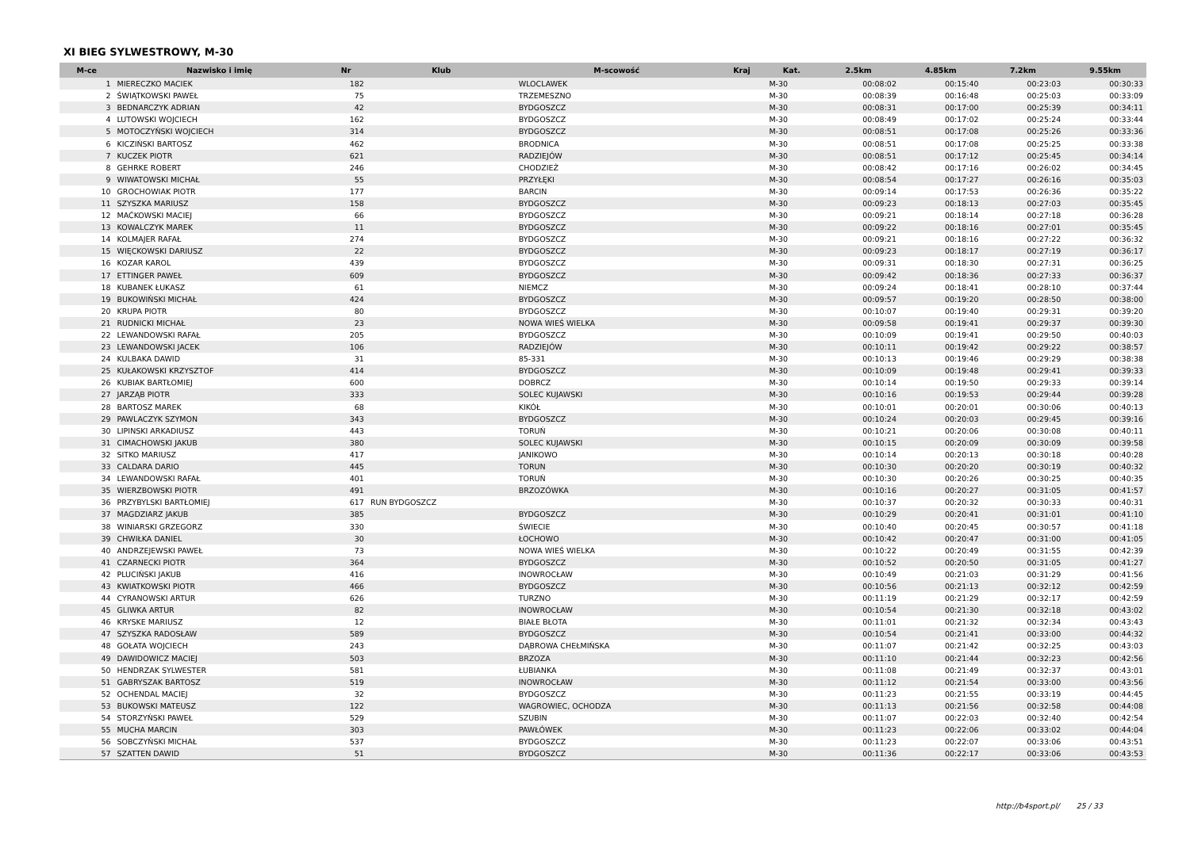XI BIEG SYLWESTROWY, M-30
| M-ce | Nazwisko i imię | Nr | Klub | M-scowość | Kraj | Kat. | 2.5km | 4.85km | 7.2km | 9.55km |
| --- | --- | --- | --- | --- | --- | --- | --- | --- | --- | --- |
| 1 | MIERECZKO MACIEK | 182 | | WLOCLAWEK | | M-30 | 00:08:02 | 00:15:40 | 00:23:03 | 00:30:33 |
| 2 | ŚWIĄTKOWSKI PAWEŁ | 75 | | TRZEMESZNO | | M-30 | 00:08:39 | 00:16:48 | 00:25:03 | 00:33:09 |
| 3 | BEDNARCZYK ADRIAN | 42 | | BYDGOSZCZ | | M-30 | 00:08:31 | 00:17:00 | 00:25:39 | 00:34:11 |
| 4 | LUTOWSKI WOJCIECH | 162 | | BYDGOSZCZ | | M-30 | 00:08:49 | 00:17:02 | 00:25:24 | 00:33:44 |
| 5 | MOTOCZYŃSKI WOJCIECH | 314 | | BYDGOSZCZ | | M-30 | 00:08:51 | 00:17:08 | 00:25:26 | 00:33:36 |
| 6 | KICZIŃSKI BARTOSZ | 462 | | BRODNICA | | M-30 | 00:08:51 | 00:17:08 | 00:25:25 | 00:33:38 |
| 7 | KUCZEK PIOTR | 621 | | RADZIEJÓW | | M-30 | 00:08:51 | 00:17:12 | 00:25:45 | 00:34:14 |
| 8 | GEHRKE ROBERT | 246 | | CHODZIEŻ | | M-30 | 00:08:42 | 00:17:16 | 00:26:02 | 00:34:45 |
| 9 | WIWATOWSKI MICHAŁ | 55 | | PRZYŁĘKI | | M-30 | 00:08:54 | 00:17:27 | 00:26:16 | 00:35:03 |
| 10 | GROCHOWIAK PIOTR | 177 | | BARCIN | | M-30 | 00:09:14 | 00:17:53 | 00:26:36 | 00:35:22 |
| 11 | SZYSZKA MARIUSZ | 158 | | BYDGOSZCZ | | M-30 | 00:09:23 | 00:18:13 | 00:27:03 | 00:35:45 |
| 12 | MAĆKOWSKI MACIEJ | 66 | | BYDGOSZCZ | | M-30 | 00:09:21 | 00:18:14 | 00:27:18 | 00:36:28 |
| 13 | KOWALCZYK MAREK | 11 | | BYDGOSZCZ | | M-30 | 00:09:22 | 00:18:16 | 00:27:01 | 00:35:45 |
| 14 | KOLMAJER RAFAŁ | 274 | | BYDGOSZCZ | | M-30 | 00:09:21 | 00:18:16 | 00:27:22 | 00:36:32 |
| 15 | WIĘCKOWSKI DARIUSZ | 22 | | BYDGOSZCZ | | M-30 | 00:09:23 | 00:18:17 | 00:27:19 | 00:36:17 |
| 16 | KOZAR KAROL | 439 | | BYDGOSZCZ | | M-30 | 00:09:31 | 00:18:30 | 00:27:31 | 00:36:25 |
| 17 | ETTINGER PAWEŁ | 609 | | BYDGOSZCZ | | M-30 | 00:09:42 | 00:18:36 | 00:27:33 | 00:36:37 |
| 18 | KUBANEK ŁUKASZ | 61 | | NIEMCZ | | M-30 | 00:09:24 | 00:18:41 | 00:28:10 | 00:37:44 |
| 19 | BUKOWIŃSKI MICHAŁ | 424 | | BYDGOSZCZ | | M-30 | 00:09:57 | 00:19:20 | 00:28:50 | 00:38:00 |
| 20 | KRUPA PIOTR | 80 | | BYDGOSZCZ | | M-30 | 00:10:07 | 00:19:40 | 00:29:31 | 00:39:20 |
| 21 | RUDNICKI MICHAŁ | 23 | | NOWA WIEŚ WIELKA | | M-30 | 00:09:58 | 00:19:41 | 00:29:37 | 00:39:30 |
| 22 | LEWANDOWSKI RAFAŁ | 205 | | BYDGOSZCZ | | M-30 | 00:10:09 | 00:19:41 | 00:29:50 | 00:40:03 |
| 23 | LEWANDOWSKI JACEK | 106 | | RADZIEJÓW | | M-30 | 00:10:11 | 00:19:42 | 00:29:22 | 00:38:57 |
| 24 | KULBAKA DAWID | 31 | | 85-331 | | M-30 | 00:10:13 | 00:19:46 | 00:29:29 | 00:38:38 |
| 25 | KUŁAKOWSKI KRZYSZTOF | 414 | | BYDGOSZCZ | | M-30 | 00:10:09 | 00:19:48 | 00:29:41 | 00:39:33 |
| 26 | KUBIAK BARTŁOMIEJ | 600 | | DOBRCZ | | M-30 | 00:10:14 | 00:19:50 | 00:29:33 | 00:39:14 |
| 27 | JARZĄB PIOTR | 333 | | SOLEC KUJAWSKI | | M-30 | 00:10:16 | 00:19:53 | 00:29:44 | 00:39:28 |
| 28 | BARTOSZ MAREK | 68 | | KIKÓŁ | | M-30 | 00:10:01 | 00:20:01 | 00:30:06 | 00:40:13 |
| 29 | PAWLACZYK SZYMON | 343 | | BYDGOSZCZ | | M-30 | 00:10:24 | 00:20:03 | 00:29:45 | 00:39:16 |
| 30 | LIPINSKI ARKADIUSZ | 443 | | TORUŃ | | M-30 | 00:10:21 | 00:20:06 | 00:30:08 | 00:40:11 |
| 31 | CIMACHOWSKI JAKUB | 380 | | SOLEC KUJAWSKI | | M-30 | 00:10:15 | 00:20:09 | 00:30:09 | 00:39:58 |
| 32 | SITKO MARIUSZ | 417 | | JANIKOWO | | M-30 | 00:10:14 | 00:20:13 | 00:30:18 | 00:40:28 |
| 33 | CALDARA DARIO | 445 | | TORUN | | M-30 | 00:10:30 | 00:20:20 | 00:30:19 | 00:40:32 |
| 34 | LEWANDOWSKI RAFAŁ | 401 | | TORUŃ | | M-30 | 00:10:30 | 00:20:26 | 00:30:25 | 00:40:35 |
| 35 | WIERZBOWSKI PIOTR | 491 | | BRZOZÓWKA | | M-30 | 00:10:16 | 00:20:27 | 00:31:05 | 00:41:57 |
| 36 | PRZYBYLSKI BARTŁOMIEJ | 617 | RUN BYDGOSZCZ | | | M-30 | 00:10:37 | 00:20:32 | 00:30:33 | 00:40:31 |
| 37 | MAGDZIARZ JAKUB | 385 | | BYDGOSZCZ | | M-30 | 00:10:29 | 00:20:41 | 00:31:01 | 00:41:10 |
| 38 | WINIARSKI GRZEGORZ | 330 | | ŚWIECIE | | M-30 | 00:10:40 | 00:20:45 | 00:30:57 | 00:41:18 |
| 39 | CHWIŁKA DANIEL | 30 | | ŁOCHOWO | | M-30 | 00:10:42 | 00:20:47 | 00:31:00 | 00:41:05 |
| 40 | ANDRZEJEWSKI PAWEŁ | 73 | | NOWA WIEŚ WIELKA | | M-30 | 00:10:22 | 00:20:49 | 00:31:55 | 00:42:39 |
| 41 | CZARNECKI PIOTR | 364 | | BYDGOSZCZ | | M-30 | 00:10:52 | 00:20:50 | 00:31:05 | 00:41:27 |
| 42 | PLUCIŃSKI JAKUB | 416 | | INOWROCŁAW | | M-30 | 00:10:49 | 00:21:03 | 00:31:29 | 00:41:56 |
| 43 | KWIATKOWSKI PIOTR | 466 | | BYDGOSZCZ | | M-30 | 00:10:56 | 00:21:13 | 00:32:12 | 00:42:59 |
| 44 | CYRANOWSKI ARTUR | 626 | | TURZNO | | M-30 | 00:11:19 | 00:21:29 | 00:32:17 | 00:42:59 |
| 45 | GLIWKA ARTUR | 82 | | INOWROCŁAW | | M-30 | 00:10:54 | 00:21:30 | 00:32:18 | 00:43:02 |
| 46 | KRYSKE MARIUSZ | 12 | | BIAŁE BŁOTA | | M-30 | 00:11:01 | 00:21:32 | 00:32:34 | 00:43:43 |
| 47 | SZYSZKA RADOSŁAW | 589 | | BYDGOSZCZ | | M-30 | 00:10:54 | 00:21:41 | 00:33:00 | 00:44:32 |
| 48 | GOŁATA WOJCIECH | 243 | | DĄBROWA CHEŁMIŃSKA | | M-30 | 00:11:07 | 00:21:42 | 00:32:25 | 00:43:03 |
| 49 | DAWIDOWICZ MACIEJ | 503 | | BRZOZA | | M-30 | 00:11:10 | 00:21:44 | 00:32:23 | 00:42:56 |
| 50 | HENDRZAK SYLWESTER | 581 | | ŁUBIANKA | | M-30 | 00:11:08 | 00:21:49 | 00:32:37 | 00:43:01 |
| 51 | GABRYSZAK BARTOSZ | 519 | | INOWROCŁAW | | M-30 | 00:11:12 | 00:21:54 | 00:33:00 | 00:43:56 |
| 52 | OCHENDAL MACIEJ | 32 | | BYDGOSZCZ | | M-30 | 00:11:23 | 00:21:55 | 00:33:19 | 00:44:45 |
| 53 | BUKOWSKI MATEUSZ | 122 | | WAGROWIEC, OCHODZA | | M-30 | 00:11:13 | 00:21:56 | 00:32:58 | 00:44:08 |
| 54 | STORZYŃSKI PAWEŁ | 529 | | SZUBIN | | M-30 | 00:11:07 | 00:22:03 | 00:32:40 | 00:42:54 |
| 55 | MUCHA MARCIN | 303 | | PAWŁÓWEK | | M-30 | 00:11:23 | 00:22:06 | 00:33:02 | 00:44:04 |
| 56 | SOBCZYŃSKI MICHAŁ | 537 | | BYDGOSZCZ | | M-30 | 00:11:23 | 00:22:07 | 00:33:06 | 00:43:51 |
| 57 | SZATTEN DAWID | 51 | | BYDGOSZCZ | | M-30 | 00:11:36 | 00:22:17 | 00:33:06 | 00:43:53 |
http://b4sport.pl/ 25 / 33